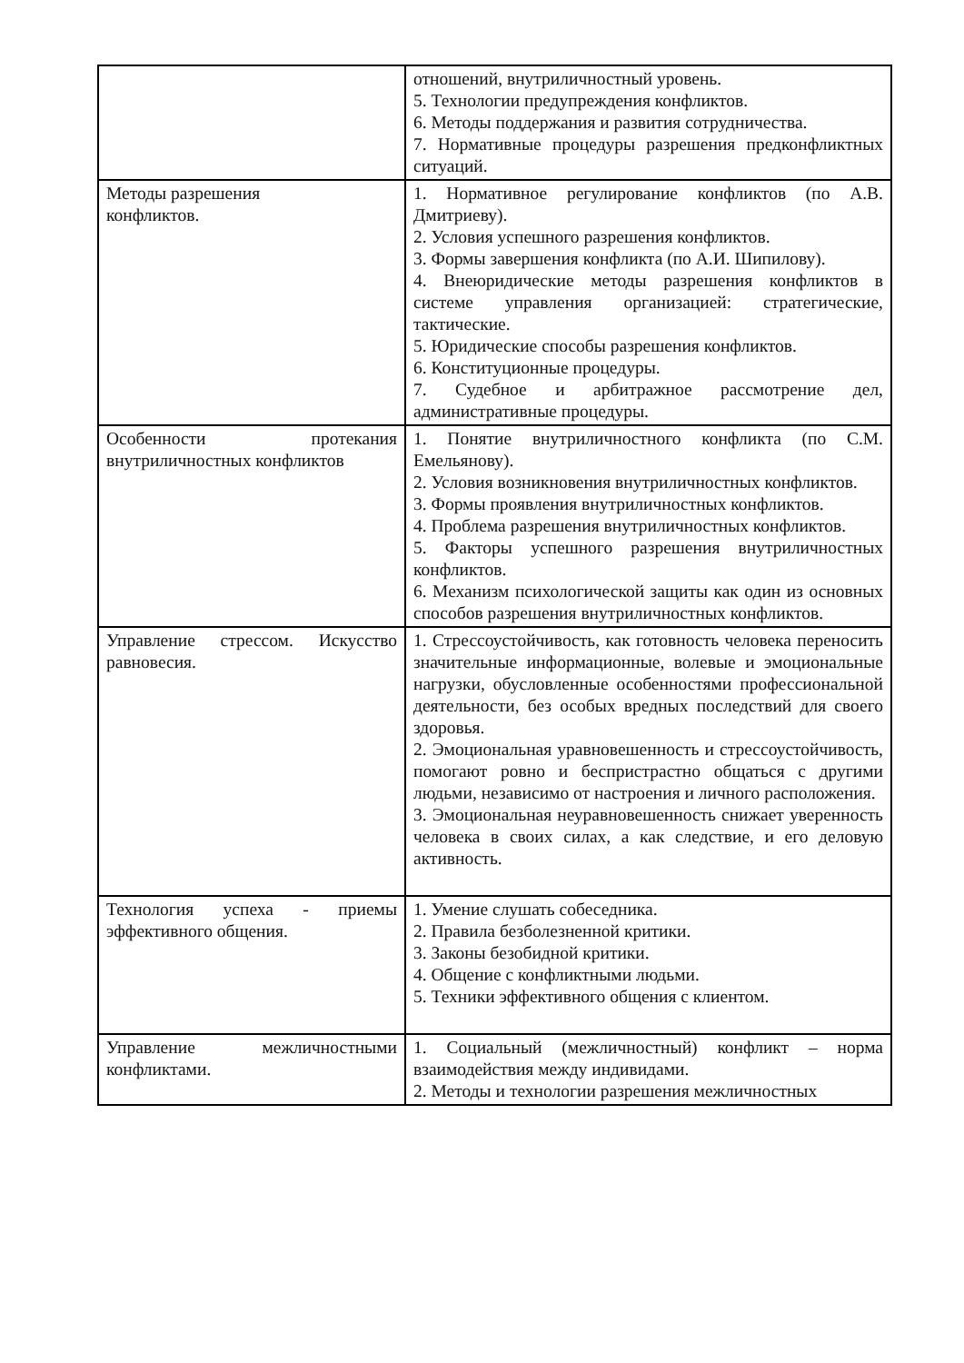| | отношений, внутриличностный уровень. 5. Технологии предупреждения конфликтов. 6. Методы поддержания и развития сотрудничества. 7. Нормативные процедуры разрешения предконфликтных ситуаций. |
| Методы разрешения конфликтов. | 1. Нормативное регулирование конфликтов (по А.В. Дмитриеву). 2. Условия успешного разрешения конфликтов. 3. Формы завершения конфликта (по А.И. Шипилову). 4. Внеюридические методы разрешения конфликтов в системе управления организацией: стратегические, тактические. 5. Юридические способы разрешения конфликтов. 6. Конституционные процедуры. 7. Судебное и арбитражное рассмотрение дел, административные процедуры. |
| Особенности протекания внутриличностных конфликтов | 1. Понятие внутриличностного конфликта (по С.М. Емельянову). 2. Условия возникновения внутриличностных конфликтов. 3. Формы проявления внутриличностных конфликтов. 4. Проблема разрешения внутриличностных конфликтов. 5. Факторы успешного разрешения внутриличностных конфликтов. 6. Механизм психологической защиты как один из основных способов разрешения внутриличностных конфликтов. |
| Управление стрессом. Искусство равновесия. | 1. Стрессоустойчивость, как готовность человека переносить значительные информационные, волевые и эмоциональные нагрузки, обусловленные особенностями профессиональной деятельности, без особых вредных последствий для своего здоровья. 2. Эмоциональная уравновешенность и стрессоустойчивость, помогают ровно и беспристрастно общаться с другими людьми, независимо от настроения и личного расположения. 3. Эмоциональная неуравновешенность снижает уверенность человека в своих силах, а как следствие, и его деловую активность. |
| Технология успеха - приемы эффективного общения. | 1. Умение слушать собеседника. 2. Правила безболезненной критики. 3. Законы безобидной критики. 4. Общение с конфликтными людьми. 5. Техники эффективного общения с клиентом. |
| Управление межличностными конфликтами. | 1. Социальный (межличностный) конфликт – норма взаимодействия между индивидами. 2. Методы и технологии разрешения межличностных |